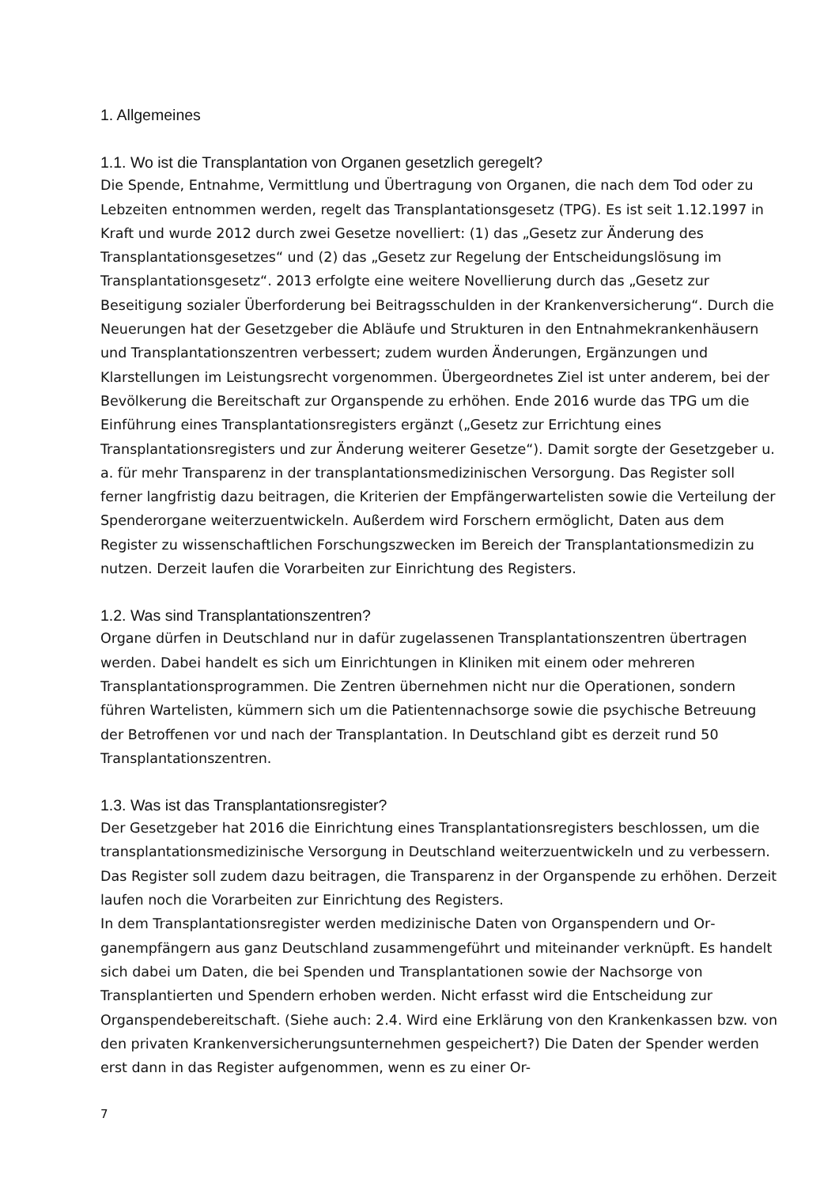1. Allgemeines
1.1. Wo ist die Transplantation von Organen gesetzlich geregelt?
Die Spende, Entnahme, Vermittlung und Übertragung von Organen, die nach dem Tod oder zu Lebzeiten entnommen werden, regelt das Transplantationsgesetz (TPG). Es ist seit 1.12.1997 in Kraft und wurde 2012 durch zwei Gesetze novelliert: (1) das „Gesetz zur Änderung des Transplantationsgesetzes“ und (2) das „Gesetz zur Regelung der Entschei­dungslösung im Transplantationsgesetz“. 2013 erfolgte eine weitere Novellierung durch das „Gesetz zur Beseitigung sozialer Überforderung bei Beitragsschulden in der Kranken­versicherung“. Durch die Neuerungen hat der Gesetzgeber die Abläufe und Strukturen in den Entnahmekrankenhäusern und Transplantationszentren verbessert; zudem wurden Änderungen, Ergänzungen und Klarstellungen im Leistungsrecht vorgenommen. Überge­ordnetes Ziel ist unter anderem, bei der Bevölkerung die Bereitschaft zur Organspende zu erhöhen. Ende 2016 wurde das TPG um die Einführung eines Transplantationsregisters ergänzt („Gesetz zur Errichtung eines Transplantationsregisters und zur Änderung weite­rer Gesetze“). Damit sorgte der Gesetzgeber u. a. für mehr Transparenz in der transplan­tationsmedizinischen Versorgung. Das Register soll ferner langfristig dazu beitragen, die Kriterien der Empfängerwartelisten sowie die Verteilung der Spenderorgane weiterzuent­wickeln. Außerdem wird Forschern ermöglicht, Daten aus dem Register zu wissenschaftli­chen Forschungszwecken im Bereich der Transplantationsmedizin zu nutzen. Derzeit lau­fen die Vorarbeiten zur Einrichtung des Registers.
1.2. Was sind Transplantationszentren?
Organe dürfen in Deutschland nur in dafür zugelassenen Transplantationszentren über­tragen werden. Dabei handelt es sich um Einrichtungen in Kliniken mit einem oder meh­reren Transplantationsprogrammen. Die Zentren übernehmen nicht nur die Operationen, sondern führen Wartelisten, kümmern sich um die Patientennachsorge sowie die psychi­sche Betreuung der Betroffenen vor und nach der Transplantation. In Deutschland gibt es derzeit rund 50 Transplantationszentren.
1.3. Was ist das Transplantationsregister?
Der Gesetzgeber hat 2016 die Einrichtung eines Transplantationsregisters beschlossen, um die transplantationsmedizinische Versorgung in Deutschland weiterzuentwickeln und zu verbessern. Das Register soll zudem dazu beitragen, die Transparenz in der Organ­spende zu erhöhen. Derzeit laufen noch die Vorarbeiten zur Einrichtung des Registers.
In dem Transplantationsregister werden medizinische Daten von Organspendern und Or­ganempfängern aus ganz Deutschland zusammengeführt und miteinander verknüpft. Es handelt sich dabei um Daten, die bei Spenden und Transplantationen sowie der Nachsor­ge von Transplantierten und Spendern erhoben werden. Nicht erfasst wird die Entschei­dung zur Organspendebereitschaft. (Siehe auch: 2.4. Wird eine Erklärung von den Kran­kenkassen bzw. von den privaten Krankenversicherungsunternehmen gespeichert?) Die Daten der Spender werden erst dann in das Register aufgenommen, wenn es zu einer Or-
7